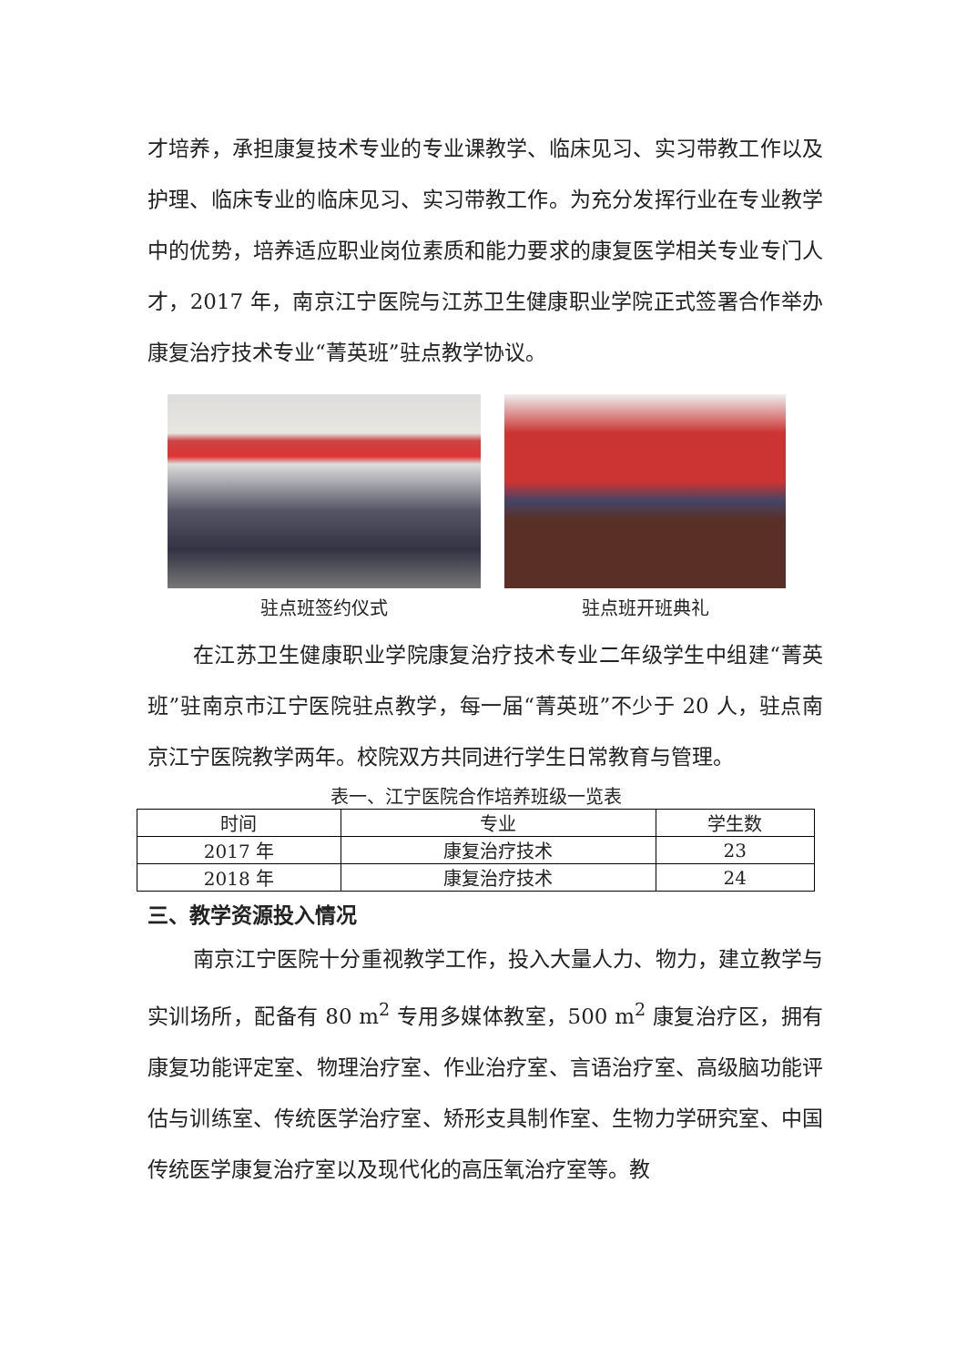才培养，承担康复技术专业的专业课教学、临床见习、实习带教工作以及护理、临床专业的临床见习、实习带教工作。为充分发挥行业在专业教学中的优势，培养适应职业岗位素质和能力要求的康复医学相关专业专门人才，2017 年，南京江宁医院与江苏卫生健康职业学院正式签署合作举办康复治疗技术专业“菁英班”驻点教学协议。
驻点班签约仪式 驻点班开班典礼
在江苏卫生健康职业学院康复治疗技术专业二年级学生中组建“菁英班”驻南京市江宁医院驻点教学，每一届“菁英班”不少于 20 人，驻点南京江宁医院教学两年。校院双方共同进行学生日常教育与管理。
表一、江宁医院合作培养班级一览表
| 时间 | 专业 | 学生数 |
| --- | --- | --- |
| 2017 年 | 康复治疗技术 | 23 |
| 2018 年 | 康复治疗技术 | 24 |
三、教学资源投入情况
南京江宁医院十分重视教学工作，投入大量人力、物力，建立教学与实训场所，配备有 80 m<sup>2</sup> 专用多媒体教室，500 m<sup>2</sup> 康复治疗区，拥有康复功能评定室、物理治疗室、作业治疗室、言语治疗室、高级脑功能评估与训练室、传统医学治疗室、矫形支具制作室、生物力学研究室、中国传统医学康复治疗室以及现代化的高压氧治疗室等。教